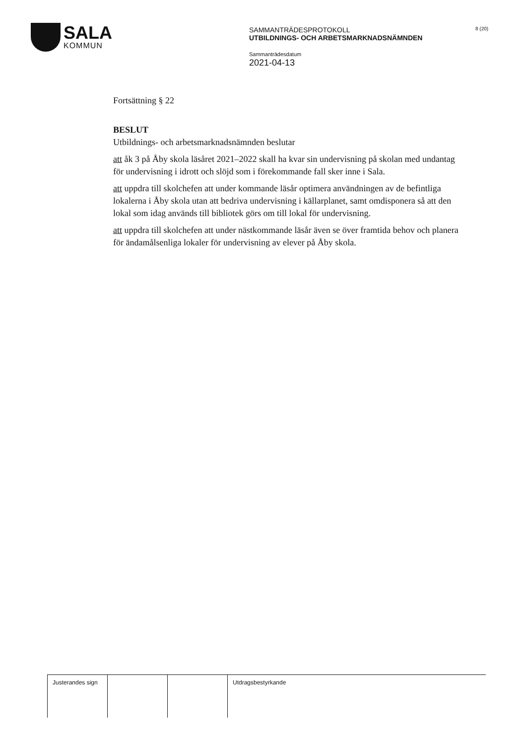SALA
KOMMUN
SAMMANTRÄDESPROTOKOLL
UTBILDNINGS- OCH ARBETSMARKNADSNÄMNDEN
Sammanträdesdatum
2021-04-13
8 (20)
Fortsättning § 22
BESLUT
Utbildnings- och arbetsmarknadsnämnden beslutar
att åk 3 på Åby skola läsåret 2021–2022 skall ha kvar sin undervisning på skolan med undantag för undervisning i idrott och slöjd som i förekommande fall sker inne i Sala.
att uppdra till skolchefen att under kommande läsår optimera användningen av de befintliga lokalerna i Åby skola utan att bedriva undervisning i källarplanet, samt omdisponera så att den lokal som idag används till bibliotek görs om till lokal för undervisning.
att uppdra till skolchefen att under nästkommande läsår även se över framtida behov och planera för ändamålsenliga lokaler för undervisning av elever på Åby skola.
| Justerandes sign | | | Utdragsbestyrkande |